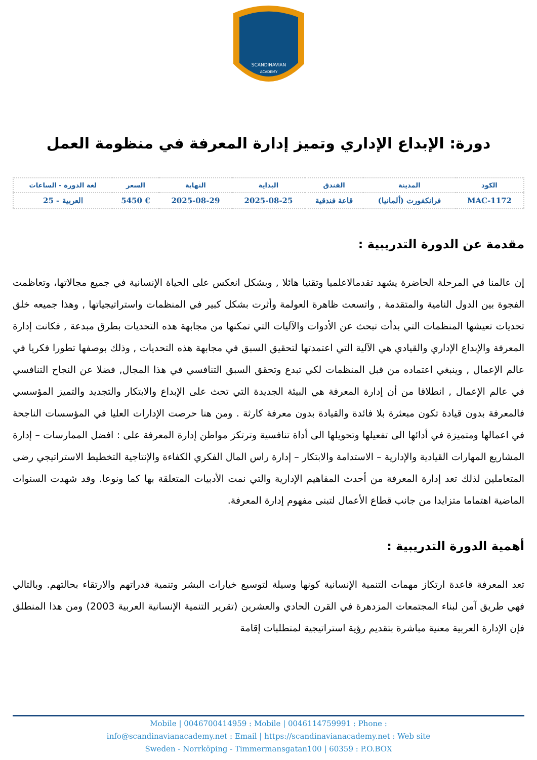SCANDINAVIAN
ACADEMY
دورة: الإبداع الإداري وتميز إدارة المعرفة في منظومة العمل
| الكود | المدينة | الفندق | البداية | النهاية | السعر | لغة الدورة - الساعات |
| --- | --- | --- | --- | --- | --- | --- |
| MAC-1172 | فرانكفورت (ألمانيا) | قاعة فندقية | 2025-08-25 | 2025-08-29 | € 5450 | العربية - 25 |
مقدمة عن الدورة التدريبية :
إن عالمنا في المرحلة الحاضرة يشهد تقدمالاعلميا وتقنيا هائلا , وبشكل انعكس على الحياة الإنسانية في جميع مجالاتها، وتعاظمت الفجوة بين الدول النامية والمتقدمة , واتسعت ظاهرة العولمة وأثرت بشكل كبير في المنظمات واستراتيجياتها , وهذا جميعه خلق تحديات تعيشها المنظمات التي بدأت تبحث عن الأدوات والآليات التي تمكنها من مجابهة هذه التحديات بطرق مبدعة , فكانت إدارة المعرفة والإبداع الإداري والقيادي هي الآلية التي اعتمدتها لتحقيق السبق في مجابهة هذه التحديات , وذلك بوصفها تطورا فكريا في عالم الإعمال , وينبغي اعتماده من قبل المنظمات لكي تبدع وتحقق السبق التنافسي في هذا المجال, فضلا عن النجاح التنافسي في عالم الإعمال , انطلاقا من أن إدارة المعرفة هي البيئة الجديدة التي تحث على الإبداع والابتكار والتجديد والتميز المؤسسي فالمعرفة بدون قيادة تكون مبعثرة بلا فائدة والقيادة بدون معرفة كارثة . ومن هنا حرصت الإدارات العليا في المؤسسات الناجحة في اعمالها ومتميزة في أدائها الى تفعيلها وتحويلها الى أداة تنافسية وترتكز مواطن إدارة المعرفة على : افضل الممارسات – إدارة المشاريع المهارات القيادية والإدارية – الاستدامة والابتكار – إدارة راس المال الفكري الكفاءة والإنتاجية التخطيط الاستراتيجي رضى المتعاملين لذلك تعد إدارة المعرفة من أحدث المفاهيم الإدارية والتي نمت الأدبيات المتعلقة بها كما ونوعا. وقد شهدت السنوات الماضية اهتماما متزايدا من جانب قطاع الأعمال لتبنى مفهوم إدارة المعرفة.
أهمية الدورة التدريبية :
تعد المعرفة قاعدة ارتكاز مهمات التنمية الإنسانية كونها وسيلة لتوسيع خيارات البشر وتنمية قدراتهم والارتقاء بحالتهم. وبالتالي فهي طريق آمن لبناء المجتمعات المزدهرة في القرن الحادي والعشرين (تقرير التنمية الإنسانية العربية 2003) ومن هذا المنطلق فإن الإدارة العربية معنية مباشرة بتقديم رؤية استراتيجية لمتطلبات إقامة
Mobile | 0046700414959 : Mobile | 0046114759991 : Phone :
info@scandinavianacademy.net : Email | https://scandinavianacademy.net : Web site
Sweden - Norrköping - Timmermansgatan100 | 60359 : P.O.BOX